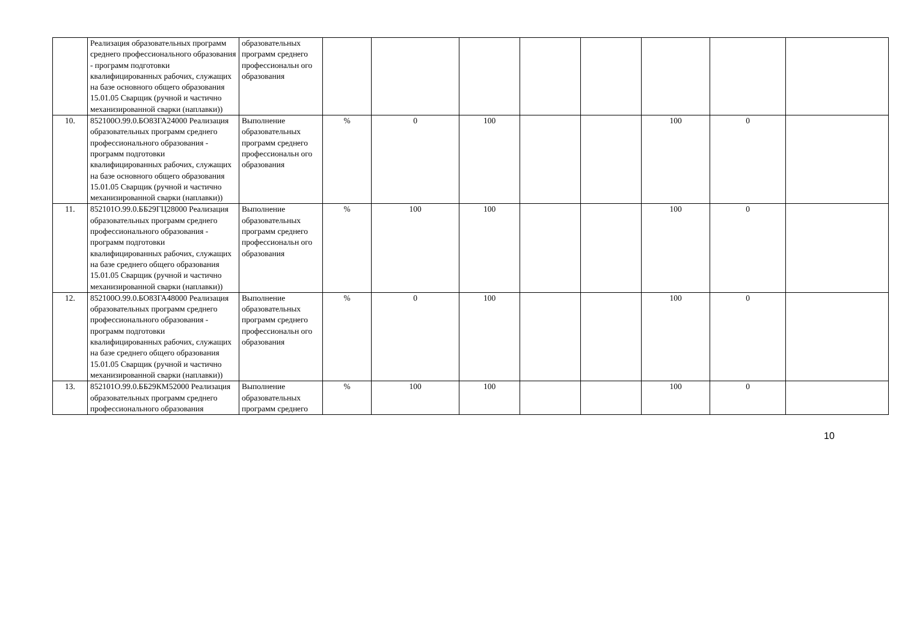| | Реализация образовательных программ среднего профессионального образования - программ подготовки квалифицированных рабочих, служащих на базе основного общего образования 15.01.05 Сварщик (ручной и частично механизированной сварки (наплавки)) | образовательных программ среднего профессиональн ого образования | | | | | | | | |
| 10. | 852100О.99.0.БО83ГА24000 Реализация образовательных программ среднего профессионального образования - программ подготовки квалифицированных рабочих, служащих на базе основного общего образования 15.01.05 Сварщик (ручной и частично механизированной сварки (наплавки)) | Выполнение образовательных программ среднего профессиональн ого образования | % | 0 | 100 | | | 100 | 0 | |
| 11. | 852101О.99.0.ББ29ГЦ28000 Реализация образовательных программ среднего профессионального образования - программ подготовки квалифицированных рабочих, служащих на базе среднего общего образования 15.01.05 Сварщик (ручной и частично механизированной сварки (наплавки)) | Выполнение образовательных программ среднего профессиональн ого образования | % | 100 | 100 | | | 100 | 0 | |
| 12. | 852100О.99.0.БО83ГА48000 Реализация образовательных программ среднего профессионального образования - программ подготовки квалифицированных рабочих, служащих на базе среднего общего образования 15.01.05 Сварщик (ручной и частично механизированной сварки (наплавки)) | Выполнение образовательных программ среднего профессиональн ого образования | % | 0 | 100 | | | 100 | 0 | |
| 13. | 852101О.99.0.ББ29КМ52000 Реализация образовательных программ среднего профессионального образования | Выполнение образовательных программ среднего | % | 100 | 100 | | | 100 | 0 | |
10